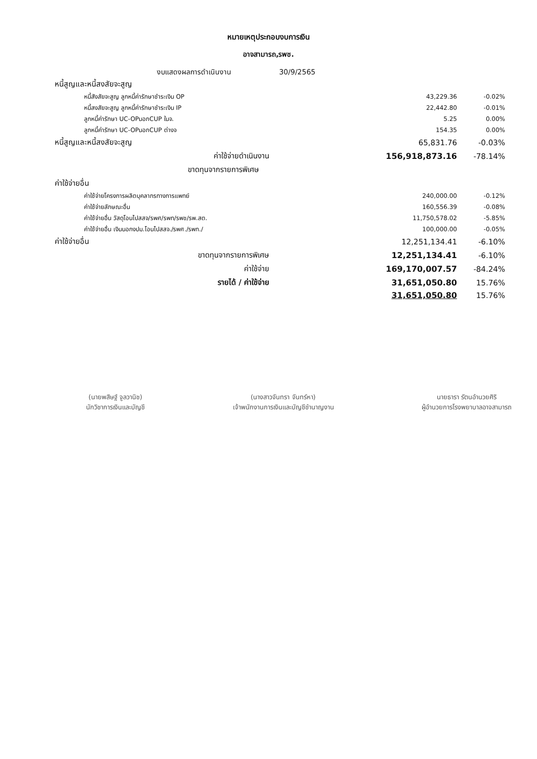หมายเหตุประกอบงบการเงิน
อาจสามารถ,รพช.
งบแสดงผลการดำเนินงาน 30/9/2565
| หนี้สูญและหนี้สงสัยจะสูญ | | |
| หนี้สังสัยจะสูญ ลูกหนี้ค่ารักษาชำระเงิน OP | 43,229.36 | -0.02% |
| หนี้สงสัยจะสูญ ลูกหนี้ค่ารักษาชำระเงิน IP | 22,442.80 | -0.01% |
| ลูกหนี้ค่ารักษา UC-OPนอกCUP ในจ. | 5.25 | 0.00% |
| ลูกหนี้ค่ารักษา UC-OPนอกCUP ต่างจ | 154.35 | 0.00% |
| หนี้สูญและหนี้สงสัยจะสูญ | 65,831.76 | -0.03% |
| ค่าใช้จ่ายดำเนินงาน | 156,918,873.16 | -78.14% |
| ขาดทุนจากรายการพิเศษ | | |
| ค่าใช้จ่ายอื่น | | |
| ค่าใช้จ่ายโครงการผลิตบุคลากรทางการแพทย์ | 240,000.00 | -0.12% |
| ค่าใช้จ่ายลักษณะอื่น | 160,556.39 | -0.08% |
| ค่าใช้จ่ายอื่น วัสดุโอนไปสสจ/รพศ/รพท/รพช/รพ.สต. | 11,750,578.02 | -5.85% |
| ค่าใช้จ่ายอื่น เงินนอกงปม.โอนไปสสจ./รพศ./รพท./ | 100,000.00 | -0.05% |
| ค่าใช้จ่ายอื่น | 12,251,134.41 | -6.10% |
| ขาดทุนจากรายการพิเศษ | 12,251,134.41 | -6.10% |
| ค่าใช้จ่าย | 169,170,007.57 | -84.24% |
| รายได้ / ค่าใช้จ่าย | 31,651,050.80 | 15.76% |
| | 31,651,050.80 | 15.76% |
(นายพสิษฐ์ จูลวานิช)
นักวิชาการเงินและบัญชี
(นางสาวจันทรา จันทร์หา)
เจ้าพนักงานการเงินและบัญชีชำนาญงาน
นายธารา รัตนอำนวยศิริ
ผู้อำนวยการโรงพยาบาลอาจสามารถ